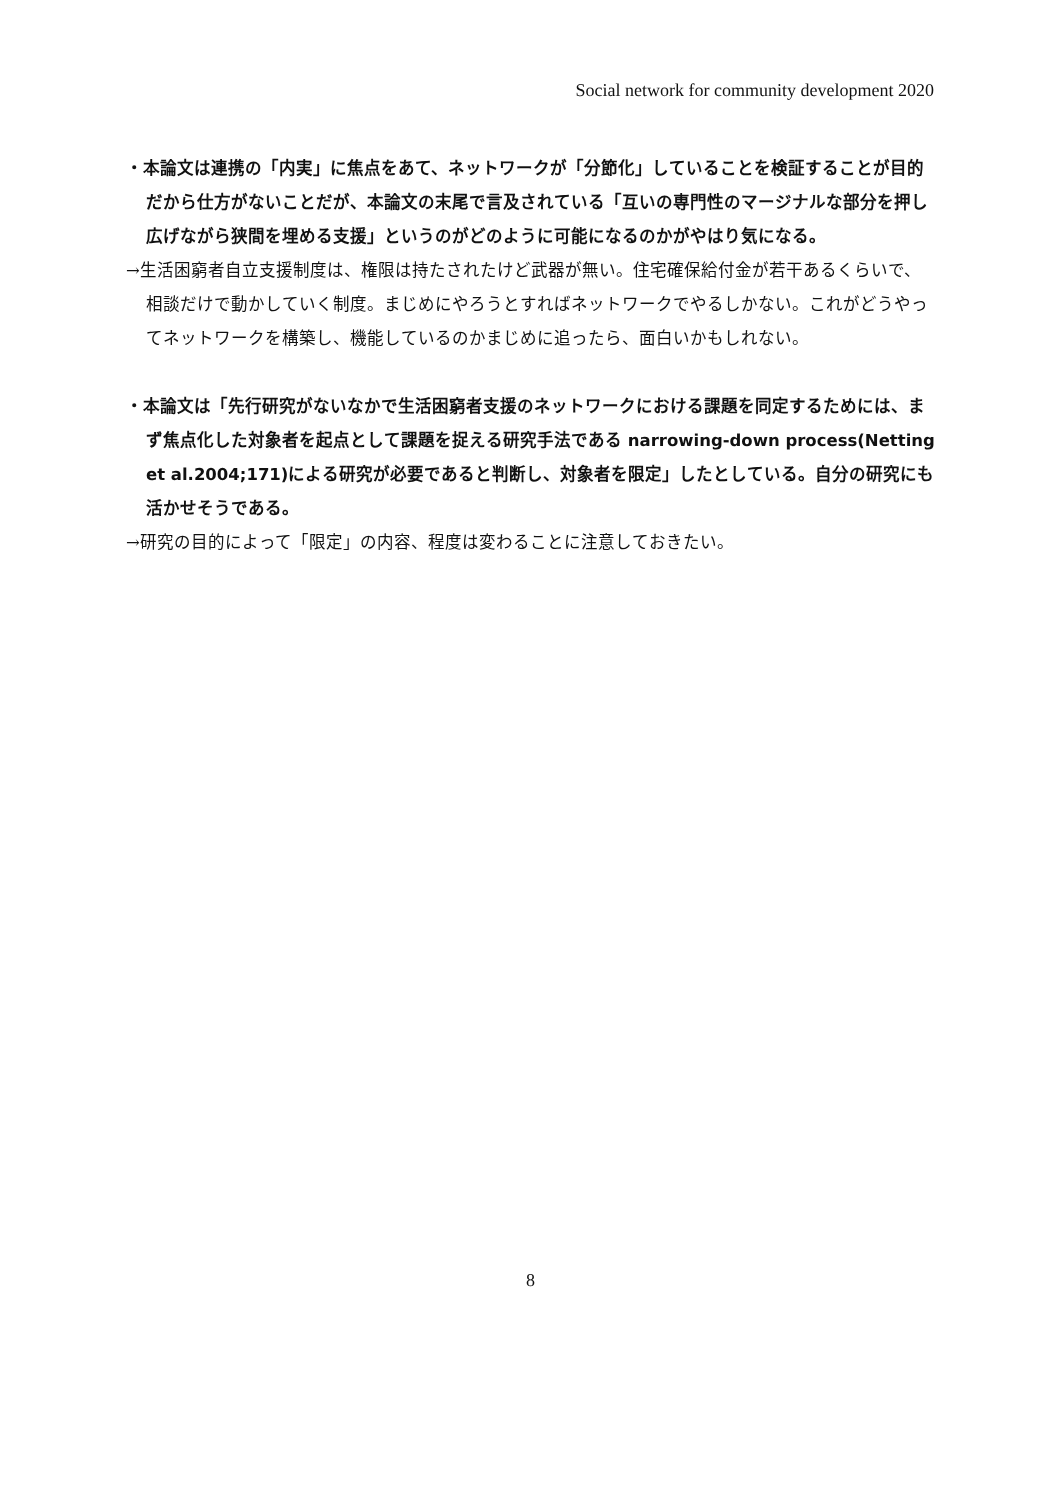Social network for community development 2020
・本論文は連携の「内実」に焦点をあて、ネットワークが「分節化」していることを検証することが目的だから仕方がないことだが、本論文の末尾で言及されている「互いの専門性のマージナルな部分を押し広げながら狭間を埋める支援」というのがどのように可能になるのかがやはり気になる。
→生活困窮者自立支援制度は、権限は持たされたけど武器が無い。住宅確保給付金が若干あるくらいで、相談だけで動かしていく制度。まじめにやろうとすればネットワークでやるしかない。これがどうやってネットワークを構築し、機能しているのかまじめに追ったら、面白いかもしれない。
・本論文は「先行研究がないなかで生活困窮者支援のネットワークにおける課題を同定するためには、まず焦点化した対象者を起点として課題を捉える研究手法である narrowing-down process(Netting et al.2004;171)による研究が必要であると判断し、対象者を限定」したとしている。自分の研究にも活かせそうである。
→研究の目的によって「限定」の内容、程度は変わることに注意しておきたい。
8